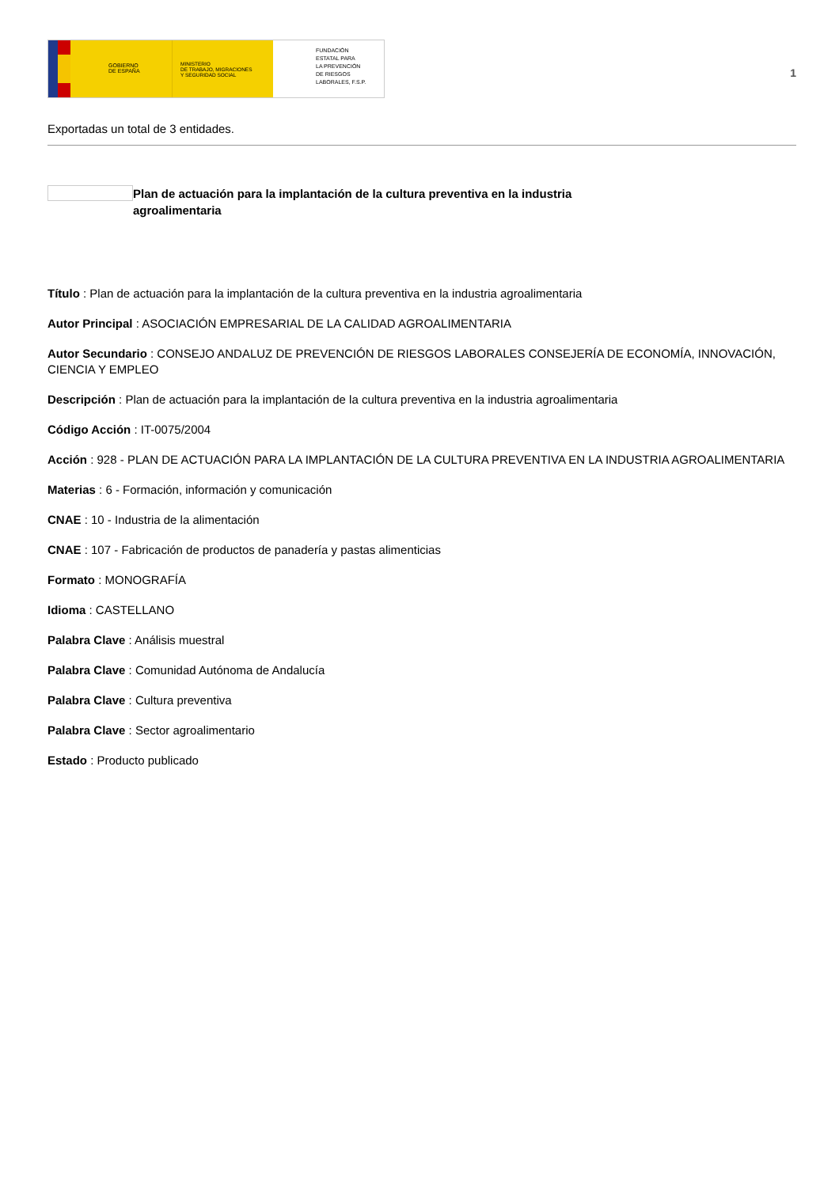GOBIERNO
DE ESPAÑA
MINISTERIO
DE TRABAJO, MIGRACIONES
Y SEGURIDAD SOCIAL
FUNDACIÓN
ESTATAL PARA
LA PREVENCIÓN
DE RIESGOS
LABORALES, F.S.P.
1
Exportadas un total de 3 entidades.
Plan de actuación para la implantación de la cultura preventiva en la industria agroalimentaria
Título : Plan de actuación para la implantación de la cultura preventiva en la industria agroalimentaria
Autor Principal : ASOCIACIÓN EMPRESARIAL DE LA CALIDAD AGROALIMENTARIA
Autor Secundario : CONSEJO ANDALUZ DE PREVENCIÓN DE RIESGOS LABORALES CONSEJERÍA DE ECONOMÍA, INNOVACIÓN, CIENCIA Y EMPLEO
Descripción : Plan de actuación para la implantación de la cultura preventiva en la industria agroalimentaria
Código Acción : IT-0075/2004
Acción : 928 - PLAN DE ACTUACIÓN PARA LA IMPLANTACIÓN DE LA CULTURA PREVENTIVA EN LA INDUSTRIA AGROALIMENTARIA
Materias : 6 - Formación, información y comunicación
CNAE : 10 - Industria de la alimentación
CNAE : 107 - Fabricación de productos de panadería y pastas alimenticias
Formato : MONOGRAFÍA
Idioma : CASTELLANO
Palabra Clave : Análisis muestral
Palabra Clave : Comunidad Autónoma de Andalucía
Palabra Clave : Cultura preventiva
Palabra Clave : Sector agroalimentario
Estado : Producto publicado